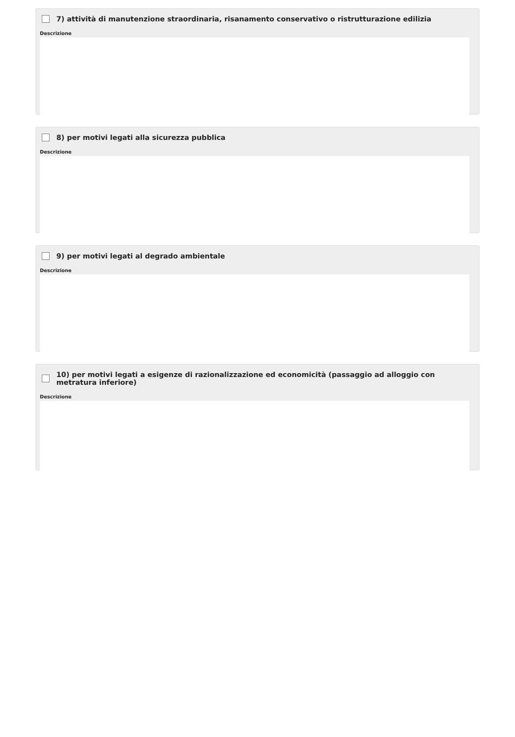7) attività di manutenzione straordinaria, risanamento conservativo o ristrutturazione edilizia
Descrizione
8) per motivi legati alla sicurezza pubblica
Descrizione
9) per motivi legati al degrado ambientale
Descrizione
10) per motivi legati a esigenze di razionalizzazione ed economicità (passaggio ad alloggio con metratura inferiore)
Descrizione